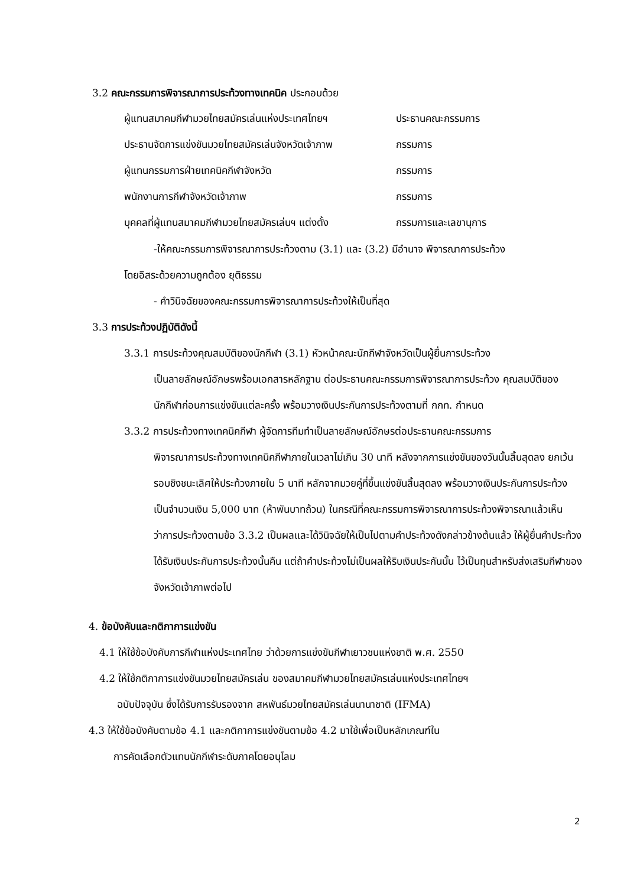3.2 คณะกรรมการพิจารณาการประท้วงทางเทคนิค ประกอบด้วย
| ผู้แทนสมาคมกีฬามวยไทยสมัครเล่นแห่งประเทศไทยฯ | ประธานคณะกรรมการ |
| ประธานจัดการแข่งขันมวยไทยสมัครเล่นจังหวัดเจ้าภาพ | กรรมการ |
| ผู้แทนกรรมการฝ่ายเทคนิคกีฬาจังหวัด | กรรมการ |
| พนักงานการกีฬาจังหวัดเจ้าภาพ | กรรมการ |
| บุคคลที่ผู้แทนสมาคมกีฬามวยไทยสมัครเล่นฯ แต่งตั้ง | กรรมการและเลขานุการ |
-ให้คณะกรรมการพิจารณาการประท้วงตาม (3.1) และ (3.2) มีอำนาจ พิจารณาการประท้วง
โดยอิสระด้วยความถูกต้อง ยุติธรรม
- คำวินิจฉัยของคณะกรรมการพิจารณาการประท้วงให้เป็นที่สุด
3.3 การประท้วงปฏิบัติดังนี้
3.3.1 การประท้วงคุณสมบัติของนักกีฬา (3.1) หัวหน้าคณะนักกีฬาจังหวัดเป็นผู้ยื่นการประท้วง
เป็นลายลักษณ์อักษรพร้อมเอกสารหลักฐาน ต่อประธานคณะกรรมการพิจารณาการประท้วง คุณสมบัติของนักกีฬาก่อนการแข่งขันแต่ละครั้ง พร้อมวางเงินประกันการประท้วงตามที่ กกท. กำหนด
3.3.2 การประท้วงทางเทคนิคกีฬา ผู้จัดการทีมทำเป็นลายลักษณ์อักษรต่อประธานคณะกรรมการ
พิจารณาการประท้วงทางเทคนิคกีฬาภายในเวลาไม่เกิน 30 นาที หลังจากการแข่งขันของวันนั้นสิ้นสุดลง ยกเว้นรอบชิงชนะเลิศให้ประท้วงภายใน 5 นาที หลักจากมวยคู่ที่ขึ้นแข่งขันสิ้นสุดลง พร้อมวางเงินประกันการประท้วง เป็นจำนวนเงิน 5,000 บาท (ห้าพันบาทถ้วน) ในกรณีที่คณะกรรมการพิจารณาการประท้วงพิจารณาแล้วเห็นว่าการประท้วงตามข้อ 3.3.2 เป็นผลและได้วินิจฉัยให้เป็นไปตามคำประท้วงดังกล่าวข้างต้นแล้ว ให้ผู้ยื่นคำประท้วงได้รับเงินประกันการประท้วงนั้นคืน แต่ถ้าคำประท้วงไม่เป็นผลให้ริบเงินประกันนั้น ไว้เป็นทุนสำหรับส่งเสริมกีฬาของจังหวัดเจ้าภาพต่อไป
4. ข้อบังคับและกติกาการแข่งขัน
4.1 ให้ใช้ข้อบังคับการกีฬาแห่งประเทศไทย ว่าด้วยการแข่งขันกีฬาเยาวชนแห่งชาติ พ.ศ. 2550
4.2 ให้ใช้กติกาการแข่งขันมวยไทยสมัครเล่น ของสมาคมกีฬามวยไทยสมัครเล่นแห่งประเทศไทยฯ
ฉบับปัจจุบัน ซึ่งได้รับการรับรองจาก สหพันธ์มวยไทยสมัครเล่นนานาชาติ (IFMA)
4.3 ให้ใช้ข้อบังคับตามข้อ 4.1 และกติกาการแข่งขันตามข้อ 4.2 มาใช้เพื่อเป็นหลักเกณฑ์ใน
การคัดเลือกตัวแทนนักกีฬาระดับภาคโดยอนุโลม
2